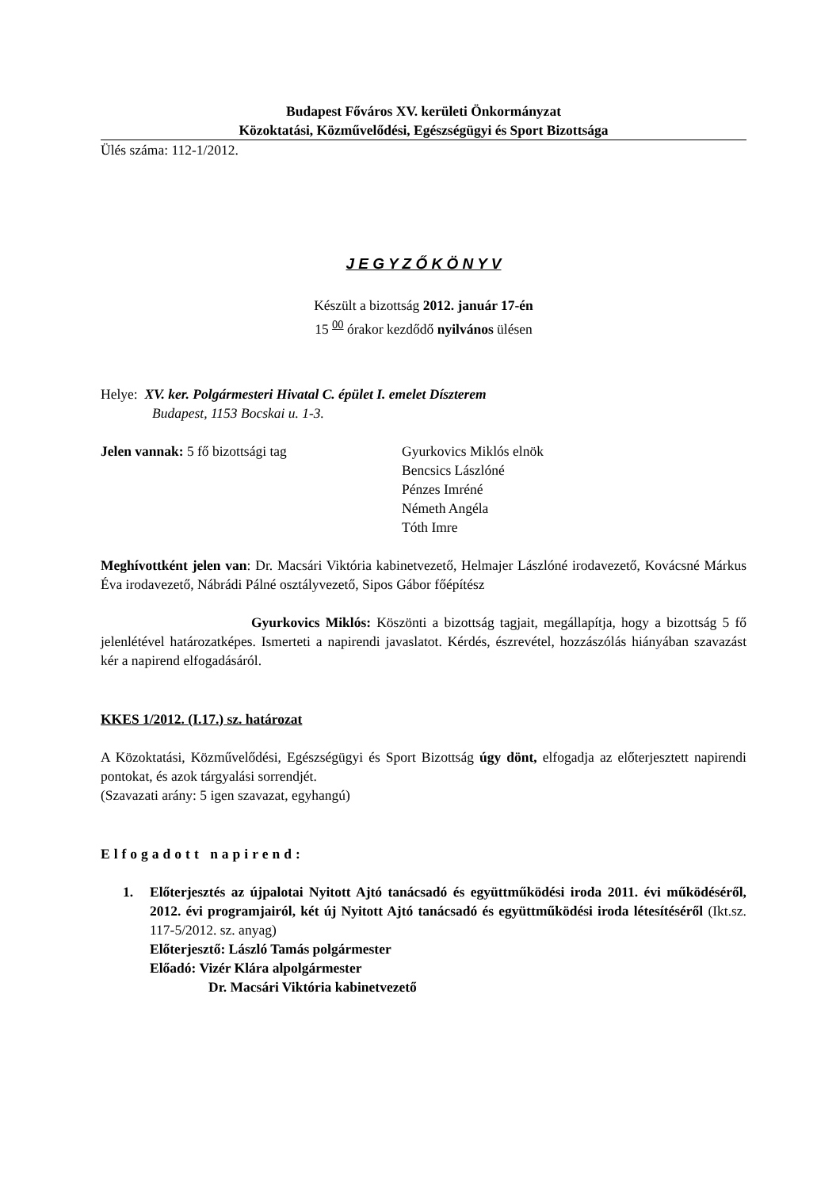Budapest Főváros XV. kerületi Önkormányzat
Közoktatási, Közművelődési, Egészségügyi és Sport Bizottsága
Ülés száma: 112-1/2012.
J E G Y Z Ő K Ö N Y V
Készült a bizottság 2012. január 17-én
15 <sup>00</sup> órakor kezdődő nyilvános ülésen
Helye: XV. ker. Polgármesteri Hivatal C. épület I. emelet Díszterem
Budapest, 1153 Bocskai u. 1-3.
Jelen vannak: 5 fő bizottsági tag Gyurkovics Miklós elnök
Bencsics Lászlóné
Pénzes Imréné
Németh Angéla
Tóth Imre
Meghívottként jelen van: Dr. Macsári Viktória kabinetvezető, Helmajer Lászlóné irodavezető, Kovácsné Márkus Éva irodavezető, Nábrádi Pálné osztályvezető, Sipos Gábor főépítész
Gyurkovics Miklós: Köszönti a bizottság tagjait, megállapítja, hogy a bizottság 5 fő jelenlétével határozatképes. Ismerteti a napirendi javaslatot. Kérdés, észrevétel, hozzászólás hiányában szavazást kér a napirend elfogadásáról.
KKES 1/2012. (I.17.) sz. határozat
A Közoktatási, Közművelődési, Egészségügyi és Sport Bizottság úgy dönt, elfogadja az előterjesztett napirendi pontokat, és azok tárgyalási sorrendjét.
(Szavazati arány: 5 igen szavazat, egyhangú)
Elfogadott napirend:
1. Előterjesztés az újpalotai Nyitott Ajtó tanácsadó és együttműködési iroda 2011. évi működéséről, 2012. évi programjairól, két új Nyitott Ajtó tanácsadó és együttműködési iroda létesítéséről (Ikt.sz. 117-5/2012. sz. anyag)
Előterjesztő: László Tamás polgármester
Előadó: Vizér Klára alpolgármester
Dr. Macsári Viktória kabinetvezető